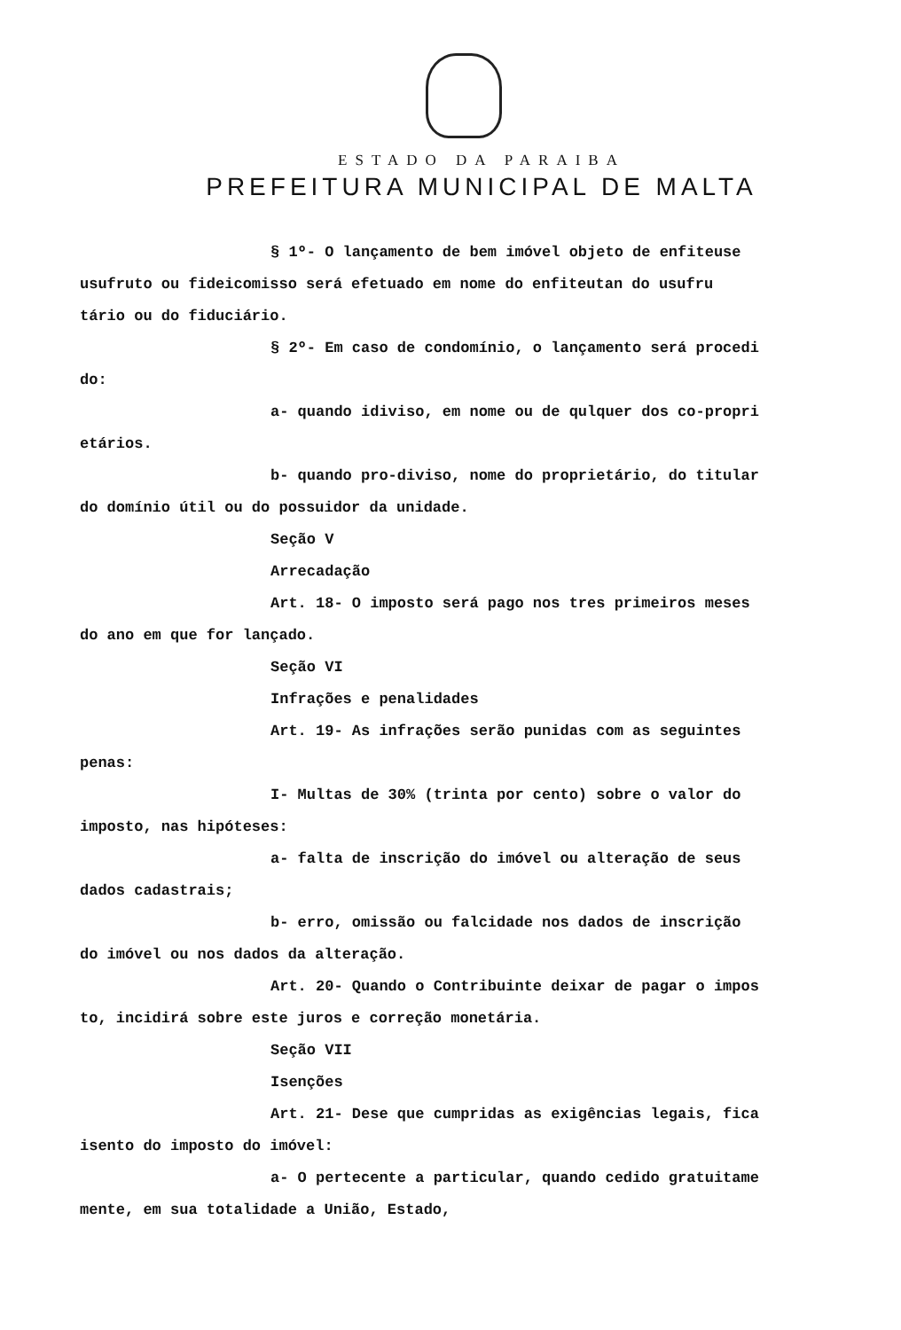ESTADO DA PARAIBA
PREFEITURA MUNICIPAL DE MALTA
§ 1º- O lançamento de bem imóvel objeto de enfiteuse
usufruto ou fideicomisso será efetuado em nome do enfiteutan do usufru
tário ou do fiduciário.
§ 2º- Em caso de condomínio, o lançamento será procedi
do:
a- quando idiviso, em nome ou de qulquer dos co-propri
etários.
b- quando pro-diviso, nome do proprietário, do titular
do domínio útil ou do possuidor da unidade.
Seção V
Arrecadação
Art. 18- O imposto será pago nos tres primeiros meses
do ano em que for lançado.
Seção VI
Infrações e penalidades
Art. 19- As infrações serão punidas com as seguintes
penas:
I- Multas de 30% (trinta por cento) sobre o valor do
imposto, nas hipóteses:
a- falta de inscrição do imóvel ou alteração de seus
dados cadastrais;
b- erro, omissão ou falcidade nos dados de inscrição
do imóvel ou nos dados da alteração.
Art. 20- Quando o Contribuinte deixar de pagar o impos
to, incidirá sobre este juros e correção monetária.
Seção VII
Isenções
Art. 21- Dese que cumpridas as exigências legais, fica
isento do imposto do imóvel:
a- O pertecente a particular, quando cedido gratuitame
mente, em sua totalidade a União, Estado,